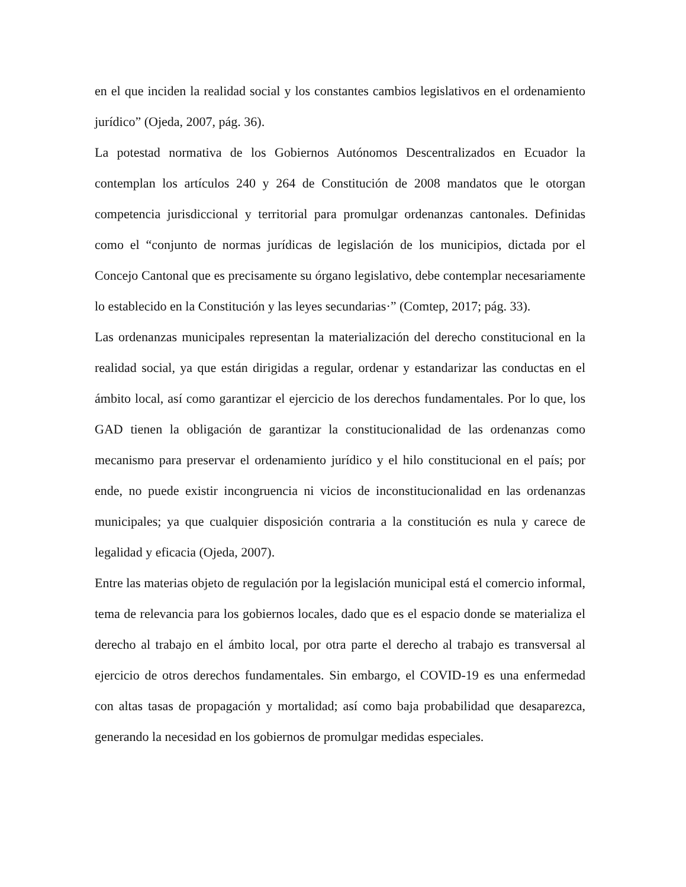en el que inciden la realidad social y los constantes cambios legislativos en el ordenamiento jurídico” (Ojeda, 2007, pág. 36).
La potestad normativa de los Gobiernos Autónomos Descentralizados en Ecuador la contemplan los artículos 240 y 264 de Constitución de 2008 mandatos que le otorgan competencia jurisdiccional y territorial para promulgar ordenanzas cantonales. Definidas como el “conjunto de normas jurídicas de legislación de los municipios, dictada por el Concejo Cantonal que es precisamente su órgano legislativo, debe contemplar necesariamente lo establecido en la Constitución y las leyes secundarias·” (Comtep, 2017; pág. 33).
Las ordenanzas municipales representan la materialización del derecho constitucional en la realidad social, ya que están dirigidas a regular, ordenar y estandarizar las conductas en el ámbito local, así como garantizar el ejercicio de los derechos fundamentales. Por lo que, los GAD tienen la obligación de garantizar la constitucionalidad de las ordenanzas como mecanismo para preservar el ordenamiento jurídico y el hilo constitucional en el país; por ende, no puede existir incongruencia ni vicios de inconstitucionalidad en las ordenanzas municipales; ya que cualquier disposición contraria a la constitución es nula y carece de legalidad y eficacia (Ojeda, 2007).
Entre las materias objeto de regulación por la legislación municipal está el comercio informal, tema de relevancia para los gobiernos locales, dado que es el espacio donde se materializa el derecho al trabajo en el ámbito local, por otra parte el derecho al trabajo es transversal al ejercicio de otros derechos fundamentales. Sin embargo, el COVID-19 es una enfermedad con altas tasas de propagación y mortalidad; así como baja probabilidad que desaparezca, generando la necesidad en los gobiernos de promulgar medidas especiales.